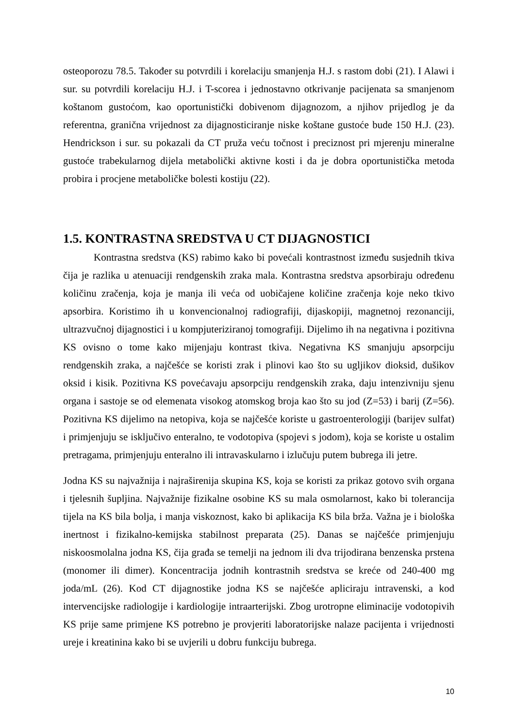osteoporozu 78.5. Također su potvrdili i korelaciju smanjenja H.J. s rastom dobi (21). I Alawi i sur. su potvrdili korelaciju H.J. i T-scorea i jednostavno otkrivanje pacijenata sa smanjenom koštanom gustoćom, kao oportunistički dobivenom dijagnozom, a njihov prijedlog je da referentna, granična vrijednost za dijagnosticiranje niske koštane gustoće bude 150 H.J. (23). Hendrickson i sur. su pokazali da CT pruža veću točnost i preciznost pri mjerenju mineralne gustoće trabekularnog dijela metabolički aktivne kosti i da je dobra oportunistička metoda probira i procjene metaboličke bolesti kostiju (22).
1.5. KONTRASTNA SREDSTVA U CT DIJAGNOSTICI
Kontrastna sredstva (KS) rabimo kako bi povećali kontrastnost između susjednih tkiva čija je razlika u atenuaciji rendgenskih zraka mala. Kontrastna sredstva apsorbiraju određenu količinu zračenja, koja je manja ili veća od uobičajene količine zračenja koje neko tkivo apsorbira. Koristimo ih u konvencionalnoj radiografiji, dijaskopiji, magnetnoj rezonanciji, ultrazvučnoj dijagnostici i u kompjuteriziranoj tomografiji. Dijelimo ih na negativna i pozitivna KS ovisno o tome kako mijenjaju kontrast tkiva. Negativna KS smanjuju apsorpciju rendgenskih zraka, a najčešće se koristi zrak i plinovi kao što su ugljikov dioksid, dušikov oksid i kisik. Pozitivna KS povećavaju apsorpciju rendgenskih zraka, daju intenzivniju sjenu organa i sastoje se od elemenata visokog atomskog broja kao što su jod (Z=53) i barij (Z=56). Pozitivna KS dijelimo na netopiva, koja se najčešće koriste u gastroenterologiji (barijev sulfat) i primjenjuju se isključivo enteralno, te vodotopiva (spojevi s jodom), koja se koriste u ostalim pretragama, primjenjuju enteralno ili intravaskularno i izlučuju putem bubrega ili jetre.
Jodna KS su najvažnija i najraširenija skupina KS, koja se koristi za prikaz gotovo svih organa i tjelesnih šupljina. Najvažnije fizikalne osobine KS su mala osmolarnost, kako bi tolerancija tijela na KS bila bolja, i manja viskoznost, kako bi aplikacija KS bila brža. Važna je i biološka inertnost i fizikalno-kemijska stabilnost preparata (25). Danas se najčešće primjenjuju niskoosmolalna jodna KS, čija građa se temelji na jednom ili dva trijodirana benzenska prstena (monomer ili dimer). Koncentracija jodnih kontrastnih sredstva se kreće od 240-400 mg joda/mL (26). Kod CT dijagnostike jodna KS se najčešće apliciraju intravenski, a kod intervencijske radiologije i kardiologije intraarterijski. Zbog urotropne eliminacije vodotopivih KS prije same primjene KS potrebno je provjeriti laboratorijske nalaze pacijenta i vrijednosti ureje i kreatinina kako bi se uvjerili u dobru funkciju bubrega.
10